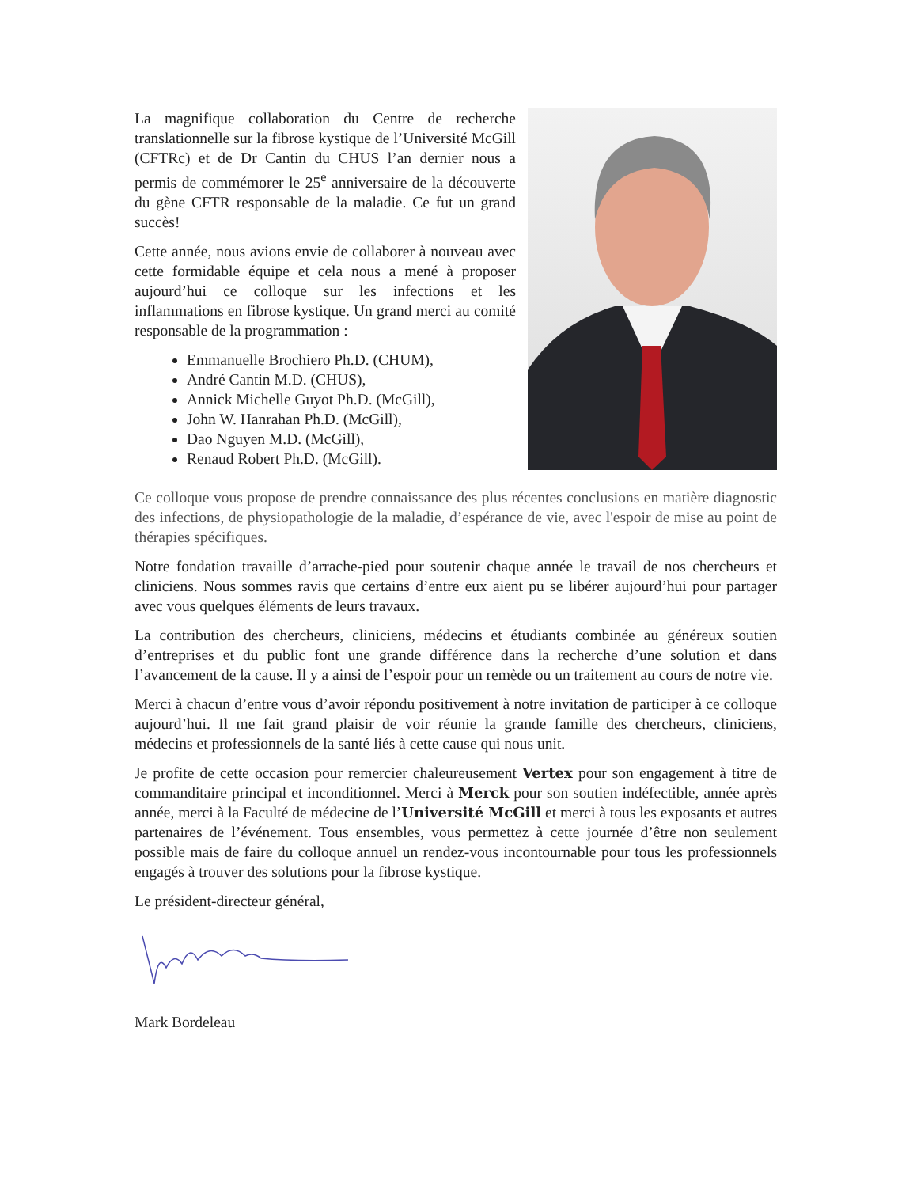La magnifique collaboration du Centre de recherche translationnelle sur la fibrose kystique de l’Université McGill (CFTRc) et de Dr Cantin du CHUS l’an dernier nous a permis de commémorer le 25<sup>e</sup> anniversaire de la découverte du gène CFTR responsable de la maladie. Ce fut un grand succès!
Cette année, nous avions envie de collaborer à nouveau avec cette formidable équipe et cela nous a mené à proposer aujourd’hui ce colloque sur les infections et les inflammations en fibrose kystique. Un grand merci au comité responsable de la programmation :
Emmanuelle Brochiero Ph.D. (CHUM),
André Cantin M.D. (CHUS),
Annick Michelle Guyot Ph.D. (McGill),
John W. Hanrahan Ph.D. (McGill),
Dao Nguyen M.D. (McGill),
Renaud Robert Ph.D. (McGill).
Ce colloque vous propose de prendre connaissance des plus récentes conclusions en matière diagnostic des infections, de physiopathologie de la maladie, d’espérance de vie, avec l'espoir de mise au point de thérapies spécifiques.
Notre fondation travaille d’arrache-pied pour soutenir chaque année le travail de nos chercheurs et cliniciens. Nous sommes ravis que certains d’entre eux aient pu se libérer aujourd’hui pour partager avec vous quelques éléments de leurs travaux.
La contribution des chercheurs, cliniciens, médecins et étudiants combinée au généreux soutien d’entreprises et du public font une grande différence dans la recherche d’une solution et dans l’avancement de la cause. Il y a ainsi de l’espoir pour un remède ou un traitement au cours de notre vie.
Merci à chacun d’entre vous d’avoir répondu positivement à notre invitation de participer à ce colloque aujourd’hui. Il me fait grand plaisir de voir réunie la grande famille des chercheurs, cliniciens, médecins et professionnels de la santé liés à cette cause qui nous unit.
Je profite de cette occasion pour remercier chaleureusement Vertex pour son engagement à titre de commanditaire principal et inconditionnel. Merci à Merck pour son soutien indéfectible, année après année, merci à la Faculté de médecine de l’Université McGill et merci à tous les exposants et autres partenaires de l’événement. Tous ensembles, vous permettez à cette journée d’être non seulement possible mais de faire du colloque annuel un rendez-vous incontournable pour tous les professionnels engagés à trouver des solutions pour la fibrose kystique.
Le président-directeur général,
Mark Bordeleau